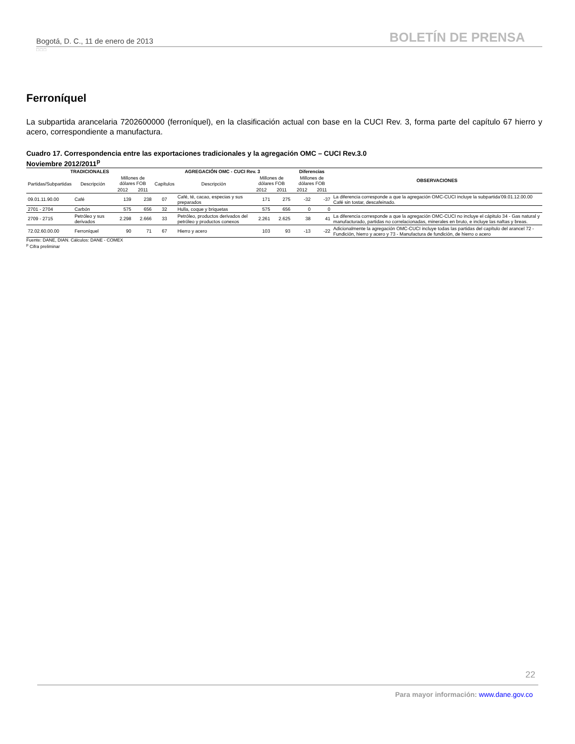Bogotá, D. C., 11 de enero de 2013 BOLETÍN DE PRENSA
□□□
Ferroníquel
La subpartida arancelaria 7202600000 (ferroníquel), en la clasificación actual con base en la CUCI Rev. 3, forma parte del capítulo 67 hierro y acero, correspondiente a manufactura.
Cuadro 17. Correspondencia entre las exportaciones tradicionales y la agregación OMC – CUCI Rev.3.0
Noviembre 2012/2011<sup>p</sup>
| TRADICIONALES | | | | AGREGACIÓN OMC - CUCI Rev. 3 | | | | Diferencias | | OBSERVACIONES |
| --- | --- | --- | --- | --- | --- | --- | --- | --- | --- | --- |
| Partidas/Subpartidas | Descripción | Millones de dólares FOB | | Capítulos | Descripción | Millones de dólares FOB | | Millones de dólares FOB | | |
| | | 2012 | 2011 | | | 2012 | 2011 | 2012 | 2011 | |
| 09.01.11.90.00 | Café | 139 | 238 | 07 | Café, té, cacao, especias y sus preparados | 171 | 275 | -32 | -37 | La diferencia corresponde a que la agregación OMC-CUCI incluye la subpartida'09.01.12.00.00 Café sin tostar, descafeinado. |
| 2701 - 2704 | Carbón | 575 | 656 | 32 | Hulla, coque y briquetas | 575 | 656 | 0 | 0 | |
| 2709 - 2715 | Petróleo y sus derivados | 2.298 | 2.666 | 33 | Petróleo, productos derivados del petróleo y productos conexos | 2.261 | 2.625 | 38 | 41 | La diferencia corresponde a que la agregación OMC-CUCI no incluye el cápitulo 34 - Gas natural y manufacturado, partidas no correlacionadas, minerales en bruto, e incluye las naftas y breas. |
| 72.02.60.00.00 | Ferroníquel | 90 | 71 | 67 | Hierro y acero | 103 | 93 | -13 | -22 | Adicionalmente la agregación OMC-CUCI incluye todas las partidas del capítulo del arancel 72 - Fundición, hierro y acero y 73 - Manufactura de fundición, de hierro o acero |
Fuente: DANE, DIAN. Cálculos: DANE - COMEX
<sup>p</sup> Cifra preliminar
22
Para mayor información: www.dane.gov.co